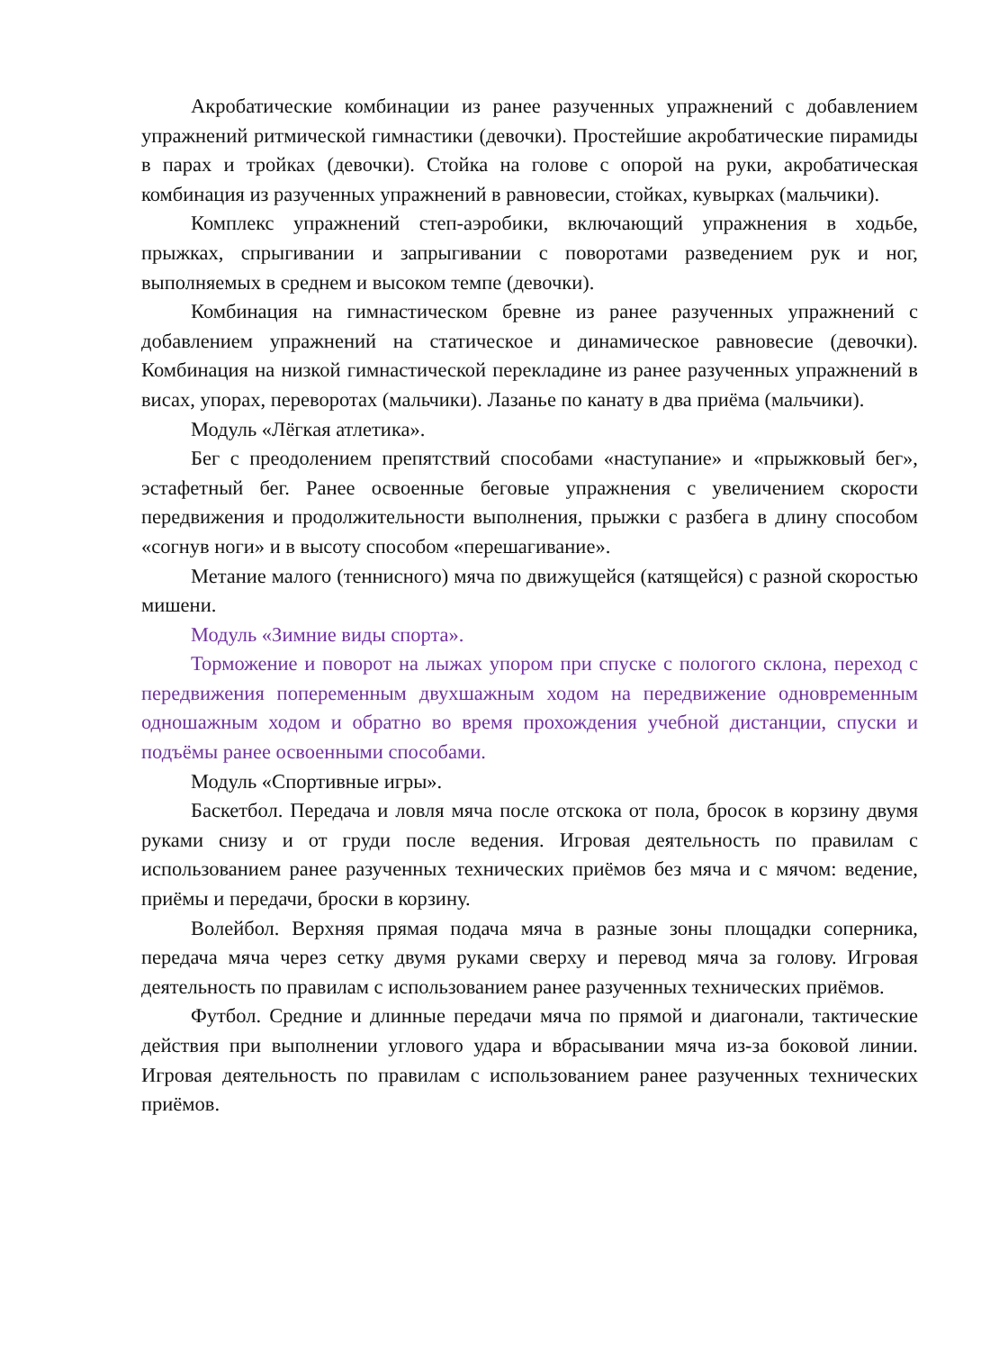Акробатические комбинации из ранее разученных упражнений с добавлением упражнений ритмической гимнастики (девочки). Простейшие акробатические пирамиды в парах и тройках (девочки). Стойка на голове с опорой на руки, акробатическая комбинация из разученных упражнений в равновесии, стойках, кувырках (мальчики).
Комплекс упражнений степ-аэробики, включающий упражнения в ходьбе, прыжках, спрыгивании и запрыгивании с поворотами разведением рук и ног, выполняемых в среднем и высоком темпе (девочки).
Комбинация на гимнастическом бревне из ранее разученных упражнений с добавлением упражнений на статическое и динамическое равновесие (девочки). Комбинация на низкой гимнастической перекладине из ранее разученных упражнений в висах, упорах, переворотах (мальчики). Лазанье по канату в два приёма (мальчики).
Модуль «Лёгкая атлетика».
Бег с преодолением препятствий способами «наступание» и «прыжковый бег», эстафетный бег. Ранее освоенные беговые упражнения с увеличением скорости передвижения и продолжительности выполнения, прыжки с разбега в длину способом «согнув ноги» и в высоту способом «перешагивание».
Метание малого (теннисного) мяча по движущейся (катящейся) с разной скоростью мишени.
Модуль «Зимние виды спорта».
Торможение и поворот на лыжах упором при спуске с пологого склона, переход с передвижения попеременным двухшажным ходом на передвижение одновременным одношажным ходом и обратно во время прохождения учебной дистанции, спуски и подъёмы ранее освоенными способами.
Модуль «Спортивные игры».
Баскетбол. Передача и ловля мяча после отскока от пола, бросок в корзину двумя руками снизу и от груди после ведения. Игровая деятельность по правилам с использованием ранее разученных технических приёмов без мяча и с мячом: ведение, приёмы и передачи, броски в корзину.
Волейбол. Верхняя прямая подача мяча в разные зоны площадки соперника, передача мяча через сетку двумя руками сверху и перевод мяча за голову. Игровая деятельность по правилам с использованием ранее разученных технических приёмов.
Футбол. Средние и длинные передачи мяча по прямой и диагонали, тактические действия при выполнении углового удара и вбрасывании мяча из-за боковой линии. Игровая деятельность по правилам с использованием ранее разученных технических приёмов.